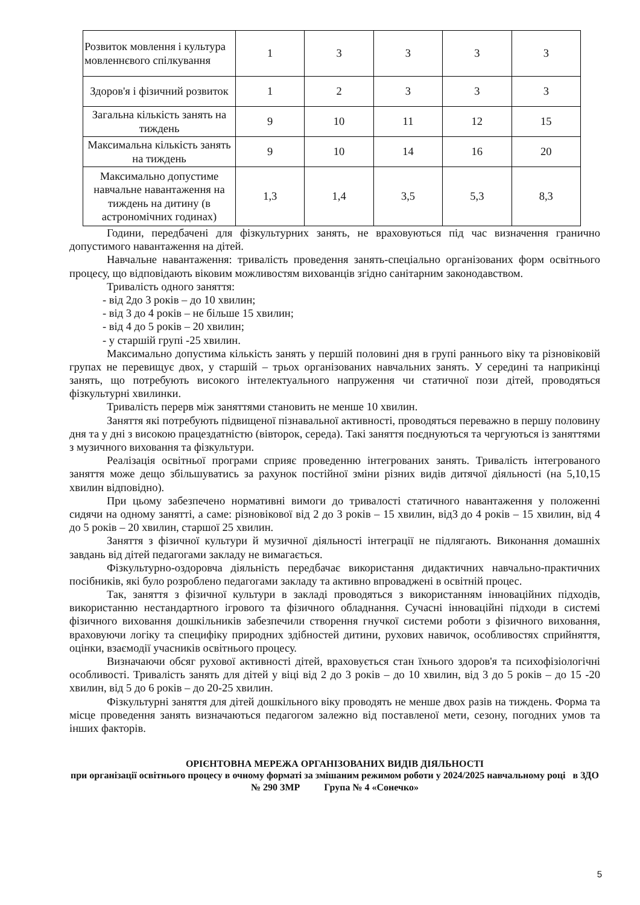| Розвиток мовлення і культура мовленнєвого спілкування | 1 | 3 | 3 | 3 | 3 |
| Здоров'я і фізичний розвиток | 1 | 2 | 3 | 3 | 3 |
| Загальна кількість занять на тиждень | 9 | 10 | 11 | 12 | 15 |
| Максимальна кількість занять на тиждень | 9 | 10 | 14 | 16 | 20 |
| Максимально допустиме навчальне навантаження на тиждень на дитину (в астрономічних годинах) | 1,3 | 1,4 | 3,5 | 5,3 | 8,3 |
Години, передбачені для фізкультурних занять, не враховуються під час визначення гранично допустимого навантаження на дітей.
Навчальне навантаження: тривалість проведення занять-спеціально організованих форм освітнього процесу, що відповідають віковим можливостям вихованців згідно санітарним законодавством.
Тривалість одного заняття:
- від 2до 3 років – до 10 хвилин;
- від 3 до 4 років – не більше 15 хвилин;
- від 4 до 5 років – 20 хвилин;
- у старшій групі -25 хвилин.
Максимально допустима кількість занять у першій половині дня в групі раннього віку та різновіковій групах не перевищує двох, у старшій – трьох організованих навчальних занять. У середині та наприкінці занять, що потребують високого інтелектуального напруження чи статичної пози дітей, проводяться фізкультурні хвилинки.
Тривалість перерв між заняттями становить не менше 10 хвилин.
Заняття які потребують підвищеної пізнавальної активності, проводяться переважно в першу половину дня та у дні з високою працездатністю (вівторок, середа). Такі заняття поєднуються та чергуються із заняттями з музичного виховання та фізкультури.
Реалізація освітньої програми сприяє проведенню інтегрованих занять. Тривалість інтегрованого заняття може дещо збільшуватись за рахунок постійної зміни різних видів дитячої діяльності (на 5,10,15 хвилин відповідно).
При цьому забезпечено нормативні вимоги до тривалості статичного навантаження у положенні сидячи на одному занятті, а саме: різновікової від 2 до 3 років – 15 хвилин, від3 до 4 років – 15 хвилин, від 4 до 5 років – 20 хвилин, старшої 25 хвилин.
Заняття з фізичної культури й музичної діяльності інтеграції не підлягають. Виконання домашніх завдань від дітей педагогами закладу не вимагається.
Фізкультурно-оздоровча діяльність передбачає використання дидактичних навчально-практичних посібників, які було розроблено педагогами закладу та активно впроваджені в освітній процес.
Так, заняття з фізичної культури в закладі проводяться з використанням інноваційних підходів, використанню нестандартного ігрового та фізичного обладнання. Сучасні інноваційні підходи в системі фізичного виховання дошкільників забезпечили створення гнучкої системи роботи з фізичного виховання, враховуючи логіку та специфіку природних здібностей дитини, рухових навичок, особливостях сприйняття, оцінки, взаємодії учасників освітнього процесу.
Визначаючи обсяг рухової активності дітей, враховується стан їхнього здоров'я та психофізіологічні особливості. Тривалість занять для дітей у віці від 2 до 3 років – до 10 хвилин, від 3 до 5 років – до 15 -20 хвилин, від 5 до 6 років – до 20-25 хвилин.
Фізкультурні заняття для дітей дошкільного віку проводять не менше двох разів на тиждень. Форма та місце проведення занять визначаються педагогом залежно від поставленої мети, сезону, погодних умов та інших факторів.
ОРІЄНТОВНА МЕРЕЖА ОРГАНІЗОВАНИХ ВИДІВ ДІЯЛЬНОСТІ
при організації освітнього процесу в очному форматі за змішаним режимом роботи у 2024/2025 навчальному році в ЗДО № 290 ЗМР Група № 4 «Сонечко»
5